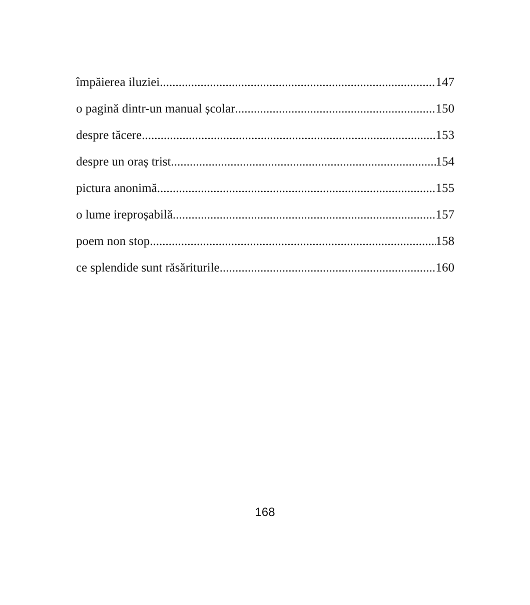împăierea iluziei 147
o pagină dintr-un manual școlar 150
despre tăcere 153
despre un oraș trist 154
pictura anonimă 155
o lume ireproșabilă 157
poem non stop 158
ce splendide sunt răsăriturile 160
168